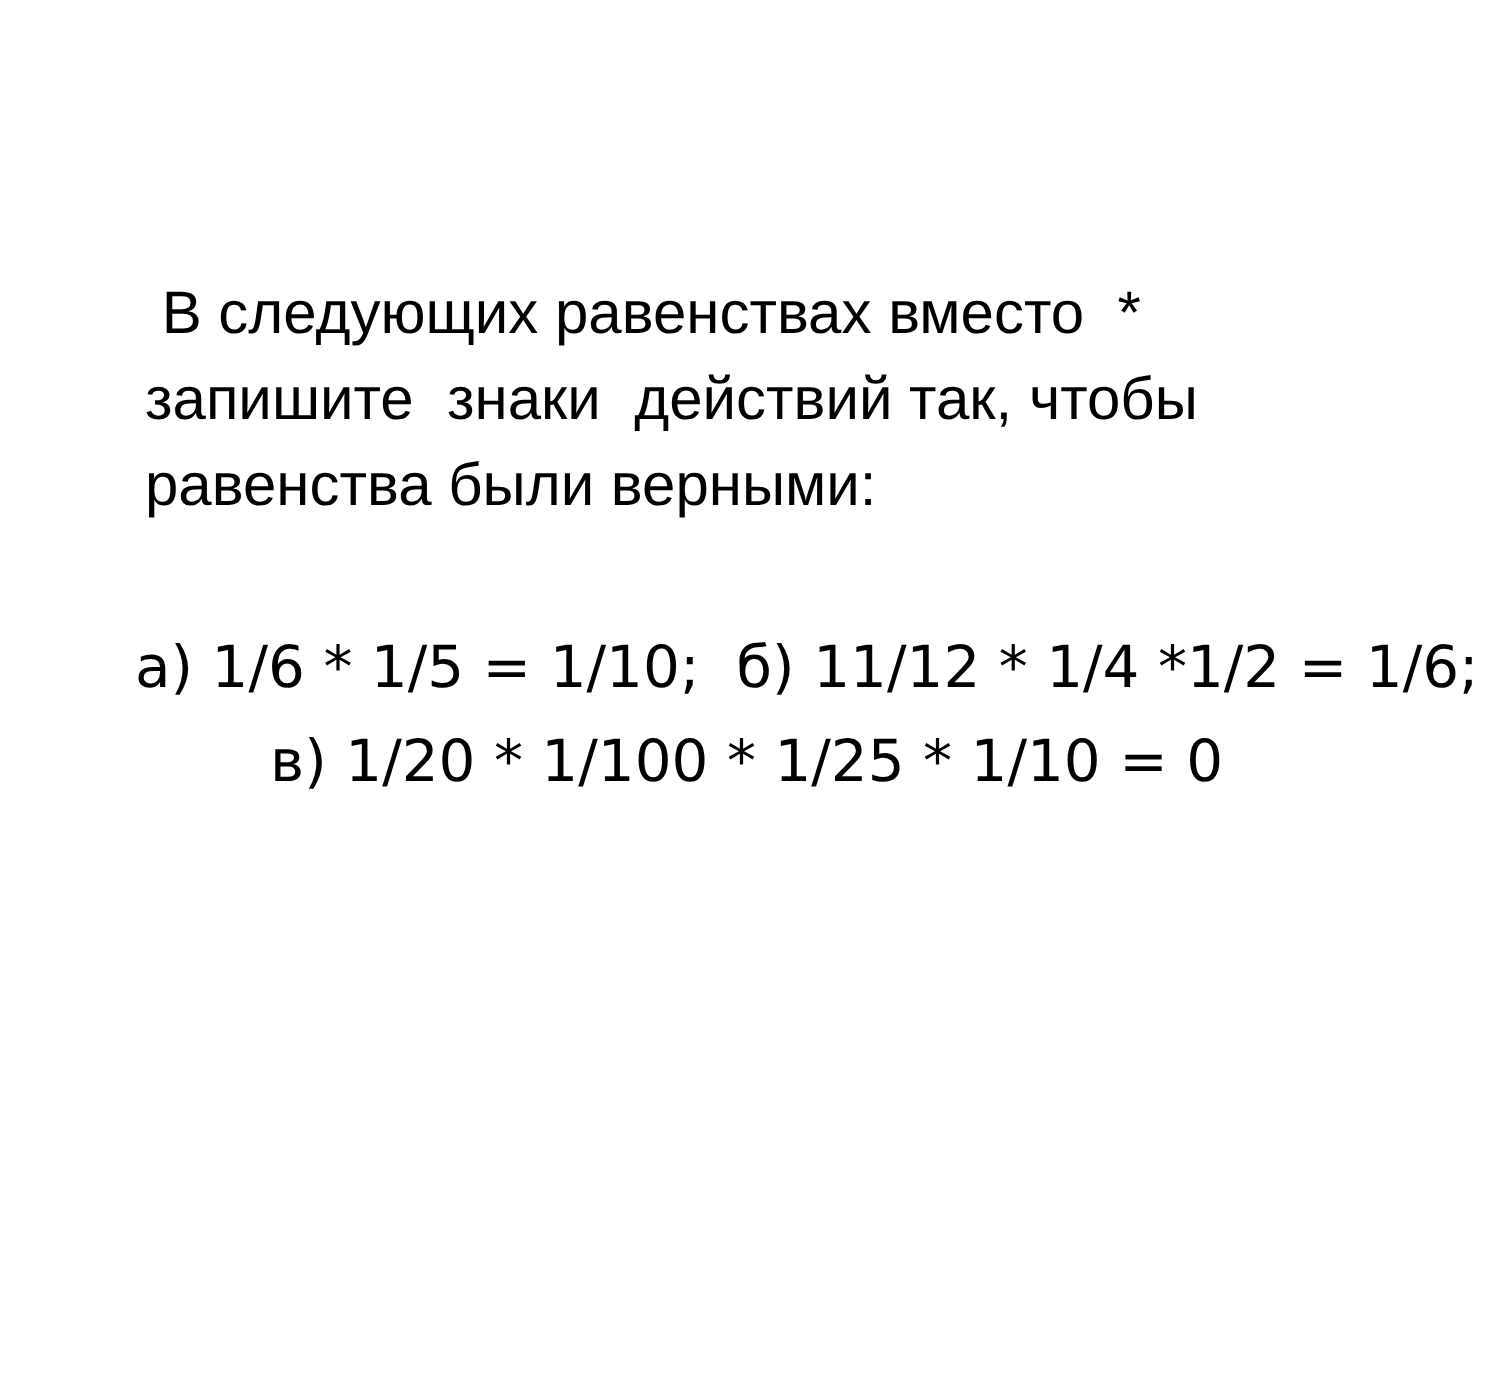В следующих равенствах вместо *
запишите знаки действий так, чтобы
равенства были верными:
а) 1/6 * 1/5 = 1/10; б) 11/12 * 1/4 *1/2 = 1/6;
в) 1/20 * 1/100 * 1/25 * 1/10 = 0